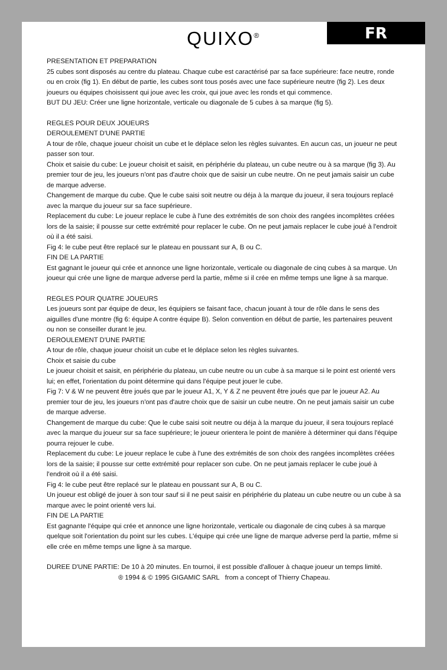FR
QUIXO<sup>®</sup>
PRESENTATION ET PREPARATION
25 cubes sont disposés au centre du plateau. Chaque cube est caractérisé par sa face supérieure: face neutre, ronde ou en croix (fig 1). En début de partie, les cubes sont tous posés avec une face supérieure neutre (fig 2). Les deux joueurs ou équipes choisissent qui joue avec les croix, qui joue avec les ronds et qui commence.
BUT DU JEU: Créer une ligne horizontale, verticale ou diagonale de 5 cubes à sa marque (fig 5).
REGLES POUR DEUX JOUEURS
DEROULEMENT D'UNE PARTIE
A tour de rôle, chaque joueur choisit un cube et le déplace selon les règles suivantes. En aucun cas, un joueur ne peut passer son tour.
Choix et saisie du cube: Le joueur choisit et saisit, en périphérie du plateau, un cube neutre ou à sa marque (fig 3). Au premier tour de jeu, les joueurs n'ont pas d'autre choix que de saisir un cube neutre. On ne peut jamais saisir un cube de marque adverse.
Changement de marque du cube. Que le cube saisi soit neutre ou déja à la marque du joueur, il sera toujours replacé avec la marque du joueur sur sa face supérieure.
Replacement du cube: Le joueur replace le cube à l'une des extrémités de son choix des rangées incomplètes créées lors de la saisie; il pousse sur cette extrémité pour replacer le cube. On ne peut jamais replacer le cube joué à l'endroit où il a été saisi.
Fig 4: le cube peut être replacé sur le plateau en poussant sur A, B ou C.
FIN DE LA PARTIE
Est gagnant le joueur qui crée et annonce une ligne horizontale, verticale ou diagonale de cinq cubes à sa marque. Un joueur qui crée une ligne de marque adverse perd la partie, même si il crée en même temps une ligne à sa marque.
REGLES POUR QUATRE JOUEURS
Les joueurs sont par équipe de deux, les équipiers se faisant face, chacun jouant à tour de rôle dans le sens des aiguilles d'une montre (fig 6: équipe A contre équipe B). Selon convention en début de partie, les partenaires peuvent ou non se conseiller durant le jeu.
DEROULEMENT D'UNE PARTIE
A tour de rôle, chaque joueur choisit un cube et le déplace selon les règles suivantes.
Choix et saisie du cube
Le joueur choisit et saisit, en périphérie du plateau, un cube neutre ou un cube à sa marque si le point est orienté vers lui; en effet, l'orientation du point détermine qui dans l'équipe peut jouer le cube.
Fig 7: V & W ne peuvent être joués que par le joueur A1, X, Y & Z ne peuvent être joués que par le joueur A2. Au premier tour de jeu, les joueurs n'ont pas d'autre choix que de saisir un cube neutre. On ne peut jamais saisir un cube de marque adverse.
Changement de marque du cube: Que le cube saisi soit neutre ou déja à la marque du joueur, il sera toujours replacé avec la marque du joueur sur sa face supérieure; le joueur orientera le point de manière à déterminer qui dans l'équipe pourra rejouer le cube.
Replacement du cube: Le joueur replace le cube à l'une des extrémités de son choix des rangées incomplètes créées lors de la saisie; il pousse sur cette extrémité pour replacer son cube. On ne peut jamais replacer le cube joué à l'endroit où il a été saisi.
Fig 4: le cube peut être replacé sur le plateau en poussant sur A, B ou C.
Un joueur est obligé de jouer à son tour sauf si il ne peut saisir en périphérie du plateau un cube neutre ou un cube à sa marque avec le point orienté vers lui.
FIN DE LA PARTIE
Est gagnante l'équipe qui crée et annonce une ligne horizontale, verticale ou diagonale de cinq cubes à sa marque quelque soit l'orientation du point sur les cubes. L'équipe qui crée une ligne de marque adverse perd la partie, même si elle crée en même temps une ligne à sa marque.
DUREE D'UNE PARTIE: De 10 à 20 minutes. En tournoi, il est possible d'allouer à chaque joueur un temps limité.
® 1994 & © 1995 GIGAMIC SARL from a concept of Thierry Chapeau.